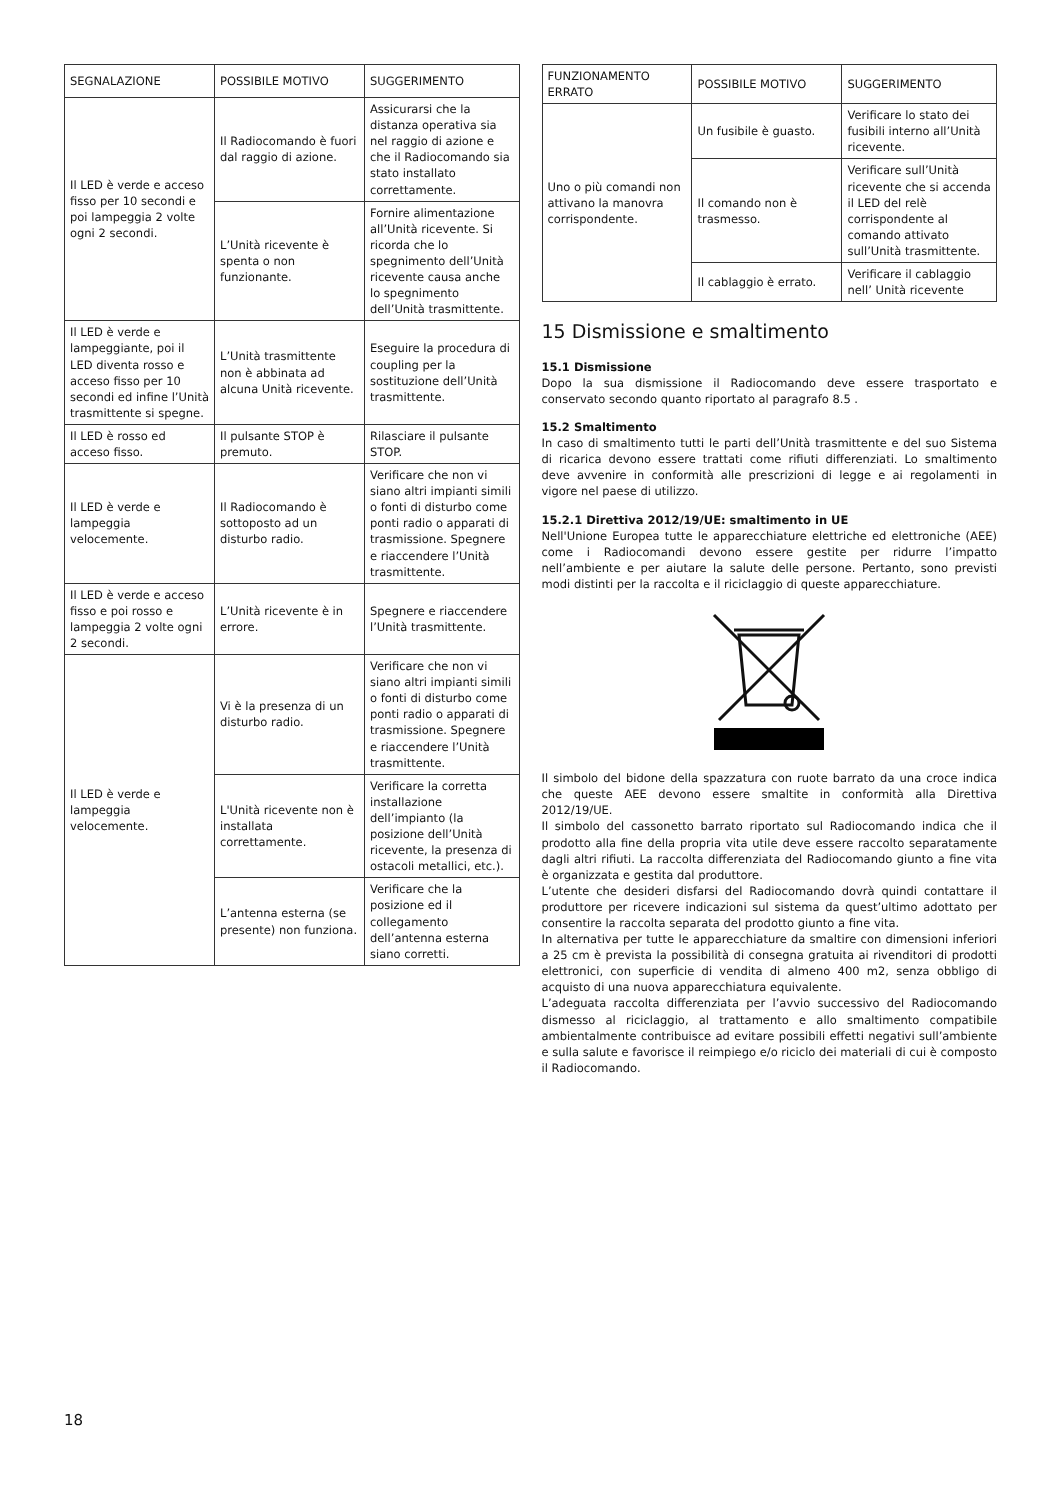| SEGNALAZIONE | POSSIBILE MOTIVO | SUGGERIMENTO |
| --- | --- | --- |
| Il LED è verde e acceso fisso per 10 secondi e poi lampeggia 2 volte ogni 2 secondi. | Il Radiocomando è fuori dal raggio di azione. | Assicurarsi che la distanza operativa sia nel raggio di azione e che il Radiocomando sia stato installato correttamente. |
| | L’Unità ricevente è spenta o non funzionante. | Fornire alimentazione all’Unità ricevente. Si ricorda che lo spegnimento dell’Unità ricevente causa anche lo spegnimento dell’Unità trasmittente. |
| Il LED è verde e lampeggiante, poi il LED diventa rosso e acceso fisso per 10 secondi ed infine l’Unità trasmittente si spegne. | L’Unità trasmittente non è abbinata ad alcuna Unità ricevente. | Eseguire la procedura di coupling per la sostituzione dell’Unità trasmittente. |
| Il LED è rosso ed acceso fisso. | Il pulsante STOP è premuto. | Rilasciare il pulsante STOP. |
| Il LED è verde e lampeggia velocemente. | Il Radiocomando è sottoposto ad un disturbo radio. | Verificare che non vi siano altri impianti simili o fonti di disturbo come ponti radio o apparati di trasmissione. Spegnere e riaccendere l’Unità trasmittente. |
| Il LED è verde e acceso fisso e poi rosso e lampeggia 2 volte ogni 2 secondi. | L’Unità ricevente è in errore. | Spegnere e riaccendere l’Unità trasmittente. |
| Il LED è verde e lampeggia velocemente. | Vi è la presenza di un disturbo radio. | Verificare che non vi siano altri impianti simili o fonti di disturbo come ponti radio o apparati di trasmissione. Spegnere e riaccendere l’Unità trasmittente. |
| | L'Unità ricevente non è installata correttamente. | Verificare la corretta installazione dell’impianto (la posizione dell’Unità ricevente, la presenza di ostacoli metallici, etc.). |
| | L’antenna esterna (se presente) non funziona. | Verificare che la posizione ed il collegamento dell’antenna esterna siano corretti. |
| FUNZIONAMENTO ERRATO | POSSIBILE MOTIVO | SUGGERIMENTO |
| --- | --- | --- |
| Uno o più comandi non attivano la manovra corrispondente. | Un fusibile è guasto. | Verificare lo stato dei fusibili interno all’Unità ricevente. |
| | Il comando non è trasmesso. | Verificare sull’Unità ricevente che si accenda il LED del relè corrispondente al comando attivato sull’Unità trasmittente. |
| | Il cablaggio è errato. | Verificare il cablaggio nell’ Unità ricevente |
15 Dismissione e smaltimento
15.1 Dismissione
Dopo la sua dismissione il Radiocomando deve essere trasportato e conservato secondo quanto riportato al paragrafo 8.5 .
15.2 Smaltimento
In caso di smaltimento tutti le parti dell’Unità trasmittente e del suo Sistema di ricarica devono essere trattati come rifiuti differenziati. Lo smaltimento deve avvenire in conformità alle prescrizioni di legge e ai regolamenti in vigore nel paese di utilizzo.
15.2.1 Direttiva 2012/19/UE: smaltimento in UE
Nell'Unione Europea tutte le apparecchiature elettriche ed elettroniche (AEE) come i Radiocomandi devono essere gestite per ridurre l’impatto nell’ambiente e per aiutare la salute delle persone. Pertanto, sono previsti modi distinti per la raccolta e il riciclaggio di queste apparecchiature.
Il simbolo del bidone della spazzatura con ruote barrato da una croce indica che queste AEE devono essere smaltite in conformità alla Direttiva 2012/19/UE.
Il simbolo del cassonetto barrato riportato sul Radiocomando indica che il prodotto alla fine della propria vita utile deve essere raccolto separatamente dagli altri rifiuti. La raccolta differenziata del Radiocomando giunto a fine vita è organizzata e gestita dal produttore.
L’utente che desideri disfarsi del Radiocomando dovrà quindi contattare il produttore per ricevere indicazioni sul sistema da quest’ultimo adottato per consentire la raccolta separata del prodotto giunto a fine vita.
In alternativa per tutte le apparecchiature da smaltire con dimensioni inferiori a 25 cm è prevista la possibilità di consegna gratuita ai rivenditori di prodotti elettronici, con superficie di vendita di almeno 400 m2, senza obbligo di acquisto di una nuova apparecchiatura equivalente.
L’adeguata raccolta differenziata per l’avvio successivo del Radiocomando dismesso al riciclaggio, al trattamento e allo smaltimento compatibile ambientalmente contribuisce ad evitare possibili effetti negativi sull’ambiente e sulla salute e favorisce il reimpiego e/o riciclo dei materiali di cui è composto il Radiocomando.
18